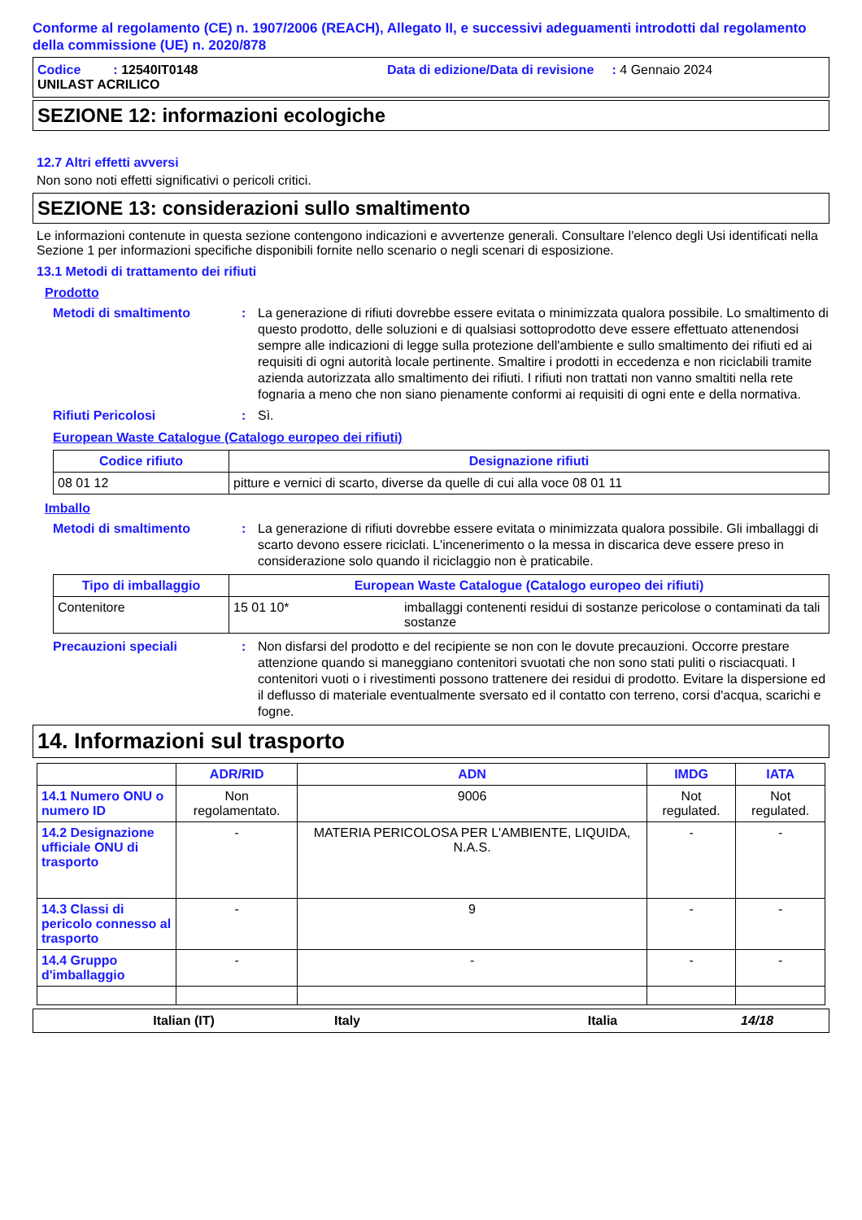Conforme al regolamento (CE) n. 1907/2006 (REACH), Allegato II, e successivi adeguamenti introdotti dal regolamento della commissione (UE) n. 2020/878
Codice : 12540IT0148 Data di edizione/Data di revisione : 4 Gennaio 2024
UNILAST ACRILICO
SEZIONE 12: informazioni ecologiche
12.7 Altri effetti avversi
Non sono noti effetti significativi o pericoli critici.
SEZIONE 13: considerazioni sullo smaltimento
Le informazioni contenute in questa sezione contengono indicazioni e avvertenze generali. Consultare l'elenco degli Usi identificati nella Sezione 1 per informazioni specifiche disponibili fornite nello scenario o negli scenari di esposizione.
13.1 Metodi di trattamento dei rifiuti
Prodotto
Metodi di smaltimento: La generazione di rifiuti dovrebbe essere evitata o minimizzata qualora possibile. Lo smaltimento di questo prodotto, delle soluzioni e di qualsiasi sottoprodotto deve essere effettuato attenendosi sempre alle indicazioni di legge sulla protezione dell'ambiente e sullo smaltimento dei rifiuti ed ai requisiti di ogni autorità locale pertinente. Smaltire i prodotti in eccedenza e non riciclabili tramite azienda autorizzata allo smaltimento dei rifiuti. I rifiuti non trattati non vanno smaltiti nella rete fognaria a meno che non siano pienamente conformi ai requisiti di ogni ente e della normativa.
Rifiuti Pericolosi: Sì.
European Waste Catalogue (Catalogo europeo dei rifiuti)
| Codice rifiuto | Designazione rifiuti |
| --- | --- |
| 08 01 12 | pitture e vernici di scarto, diverse da quelle di cui alla voce 08 01 11 |
Imballo
Metodi di smaltimento: La generazione di rifiuti dovrebbe essere evitata o minimizzata qualora possibile. Gli imballaggi di scarto devono essere riciclati. L'incenerimento o la messa in discarica deve essere preso in considerazione solo quando il riciclaggio non è praticabile.
| Tipo di imballaggio | European Waste Catalogue (Catalogo europeo dei rifiuti) | |
| --- | --- | --- |
| Contenitore | 15 01 10* | imballaggi contenenti residui di sostanze pericolose o contaminati da tali sostanze |
Precauzioni speciali: Non disfarsi del prodotto e del recipiente se non con le dovute precauzioni. Occorre prestare attenzione quando si maneggiano contenitori svuotati che non sono stati puliti o risciacquati. I contenitori vuoti o i rivestimenti possono trattenere dei residui di prodotto. Evitare la dispersione ed il deflusso di materiale eventualmente sversato ed il contatto con terreno, corsi d'acqua, scarichi e fogne.
14. Informazioni sul trasporto
| | ADR/RID | ADN | IMDG | IATA |
| --- | --- | --- | --- | --- |
| 14.1 Numero ONU o numero ID | Non regolamentato. | 9006 | Not regulated. | Not regulated. |
| 14.2 Designazione ufficiale ONU di trasporto | - | MATERIA PERICOLOSA PER L'AMBIENTE, LIQUIDA, N.A.S. | - | - |
| 14.3 Classi di pericolo connesso al trasporto | - | 9 | - | - |
| 14.4 Gruppo d'imballaggio | - | - | - | - |
Italian (IT) Italy Italia 14/18